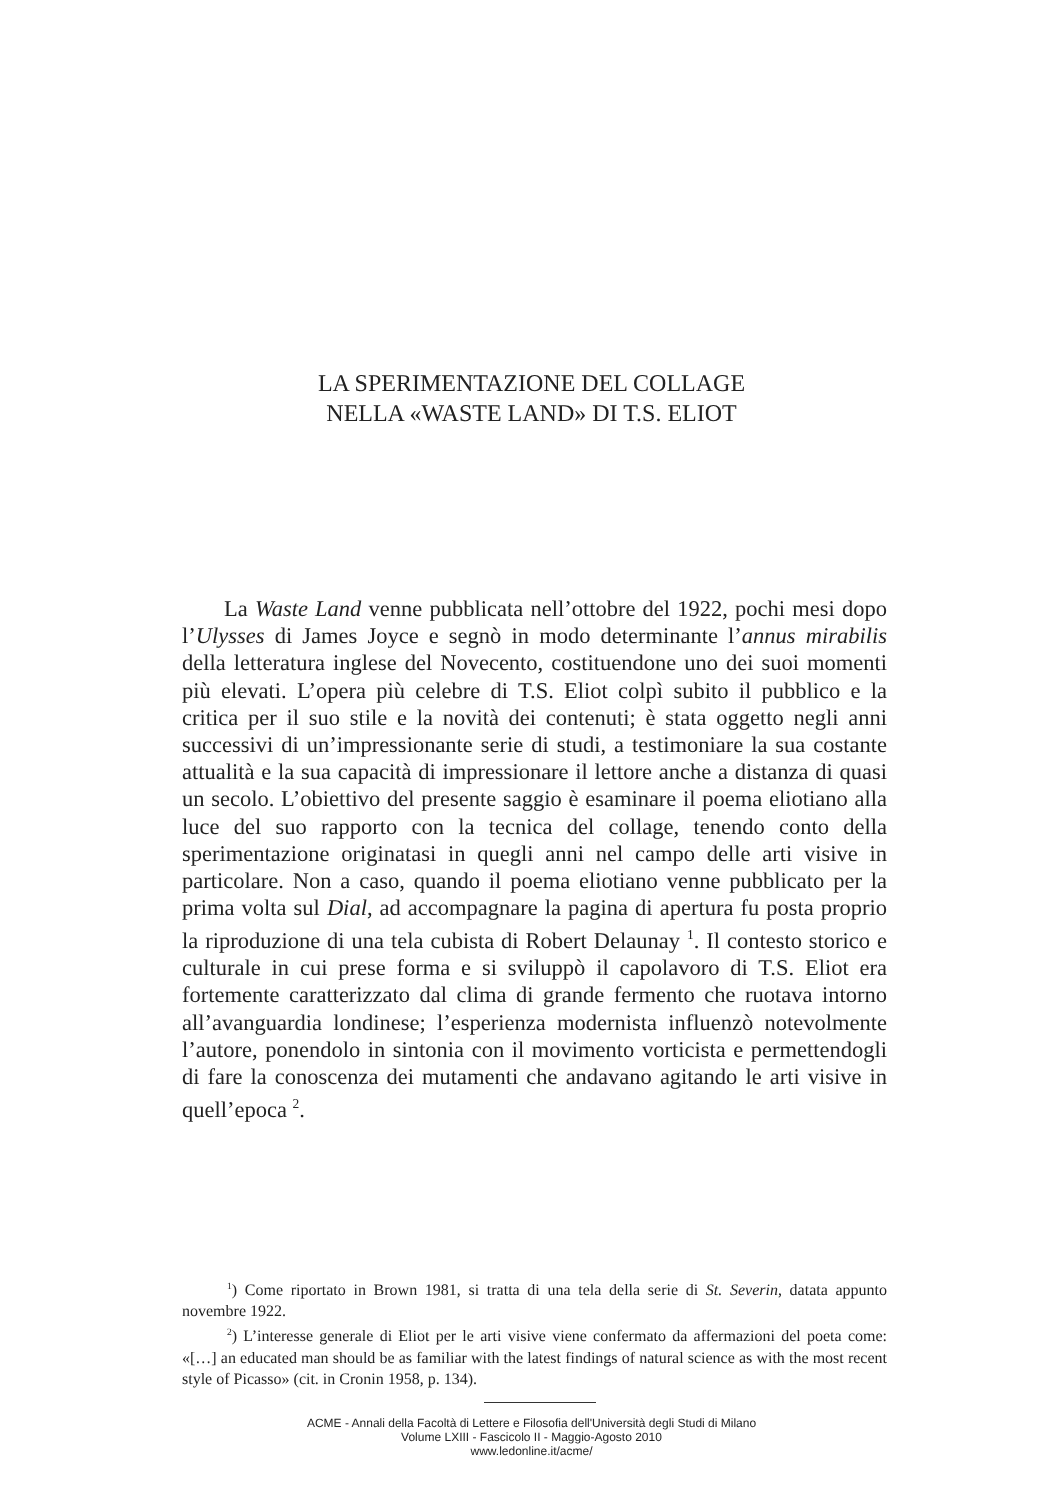LA SPERIMENTAZIONE DEL COLLAGE
NELLA «WASTE LAND» DI T.S. ELIOT
La Waste Land venne pubblicata nell’ottobre del 1922, pochi mesi dopo l’Ulysses di James Joyce e segnò in modo determinante l’annus mirabilis della letteratura inglese del Novecento, costituendone uno dei suoi momenti più elevati. L’opera più celebre di T.S. Eliot colpì subito il pubblico e la critica per il suo stile e la novità dei contenuti; è stata oggetto negli anni successivi di un’impressionante serie di studi, a testimoniare la sua costante attualità e la sua capacità di impressionare il lettore anche a distanza di quasi un secolo. L’obiettivo del presente saggio è esaminare il poema eliotiano alla luce del suo rapporto con la tecnica del collage, tenendo conto della sperimentazione originatasi in quegli anni nel campo delle arti visive in particolare. Non a caso, quando il poema eliotiano venne pubblicato per la prima volta sul Dial, ad accompagnare la pagina di apertura fu posta proprio la riproduzione di una tela cubista di Robert Delaunay <sup>1</sup>. Il contesto storico e culturale in cui prese forma e si sviluppò il capolavoro di T.S. Eliot era fortemente caratterizzato dal clima di grande fermento che ruotava intorno all’avanguardia londinese; l’esperienza modernista influenzò notevolmente l’autore, ponendolo in sintonia con il movimento vorticista e permettendogli di fare la conoscenza dei mutamenti che andavano agitando le arti visive in quell’epoca <sup>2</sup>.
<sup>1</sup>) Come riportato in Brown 1981, si tratta di una tela della serie di St. Severin, datata appunto novembre 1922.
<sup>2</sup>) L’interesse generale di Eliot per le arti visive viene confermato da affermazioni del poeta come: «[…] an educated man should be as familiar with the latest findings of natural science as with the most recent style of Picasso» (cit. in Cronin 1958, p. 134).
ACME - Annali della Facoltà di Lettere e Filosofia dell'Università degli Studi di Milano
Volume LXIII - Fascicolo II - Maggio-Agosto 2010
www.ledonline.it/acme/